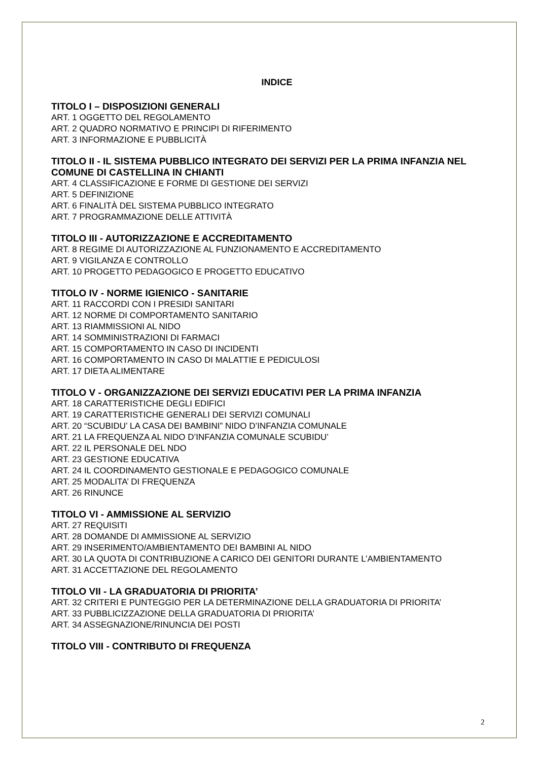INDICE
TITOLO I – DISPOSIZIONI GENERALI
ART. 1 OGGETTO DEL REGOLAMENTO
ART. 2 QUADRO NORMATIVO E PRINCIPI DI RIFERIMENTO
ART. 3 INFORMAZIONE E PUBBLICITÀ
TITOLO II - IL SISTEMA PUBBLICO INTEGRATO DEI SERVIZI PER LA PRIMA INFANZIA NEL COMUNE DI CASTELLINA IN CHIANTI
ART. 4 CLASSIFICAZIONE E FORME DI GESTIONE DEI SERVIZI
ART. 5 DEFINIZIONE
ART. 6 FINALITÀ DEL SISTEMA PUBBLICO INTEGRATO
ART. 7 PROGRAMMAZIONE DELLE ATTIVITÀ
TITOLO III - AUTORIZZAZIONE E ACCREDITAMENTO
ART. 8 REGIME DI AUTORIZZAZIONE AL FUNZIONAMENTO E ACCREDITAMENTO
ART. 9 VIGILANZA E CONTROLLO
ART. 10 PROGETTO PEDAGOGICO E PROGETTO EDUCATIVO
TITOLO IV - NORME IGIENICO - SANITARIE
ART. 11 RACCORDI CON I PRESIDI SANITARI
ART. 12 NORME DI COMPORTAMENTO SANITARIO
ART. 13 RIAMMISSIONI AL NIDO
ART. 14 SOMMINISTRAZIONI DI FARMACI
ART. 15 COMPORTAMENTO IN CASO DI INCIDENTI
ART. 16 COMPORTAMENTO IN CASO DI MALATTIE E PEDICULOSI
ART. 17 DIETA ALIMENTARE
TITOLO V - ORGANIZZAZIONE DEI SERVIZI EDUCATIVI PER LA PRIMA INFANZIA
ART. 18 CARATTERISTICHE DEGLI EDIFICI
ART. 19 CARATTERISTICHE GENERALI DEI SERVIZI COMUNALI
ART. 20 “SCUBIDU’ LA CASA DEI BAMBINI” NIDO D’INFANZIA COMUNALE
ART. 21 LA FREQUENZA AL NIDO D’INFANZIA COMUNALE SCUBIDU’
ART. 22 IL PERSONALE DEL NDO
ART. 23 GESTIONE EDUCATIVA
ART. 24 IL COORDINAMENTO GESTIONALE E PEDAGOGICO COMUNALE
ART. 25 MODALITA’ DI FREQUENZA
ART. 26 RINUNCE
TITOLO VI - AMMISSIONE AL SERVIZIO
ART. 27 REQUISITI
ART. 28 DOMANDE DI AMMISSIONE AL SERVIZIO
ART. 29 INSERIMENTO/AMBIENTAMENTO DEI BAMBINI AL NIDO
ART. 30 LA QUOTA DI CONTRIBUZIONE A CARICO DEI GENITORI DURANTE L’AMBIENTAMENTO
ART. 31 ACCETTAZIONE DEL REGOLAMENTO
TITOLO VII - LA GRADUATORIA DI PRIORITA’
ART. 32 CRITERI E PUNTEGGIO PER LA DETERMINAZIONE DELLA GRADUATORIA DI PRIORITA’
ART. 33 PUBBLICIZZAZIONE DELLA GRADUATORIA DI PRIORITA’
ART. 34 ASSEGNAZIONE/RINUNCIA DEI POSTI
TITOLO VIII - CONTRIBUTO DI FREQUENZA
2